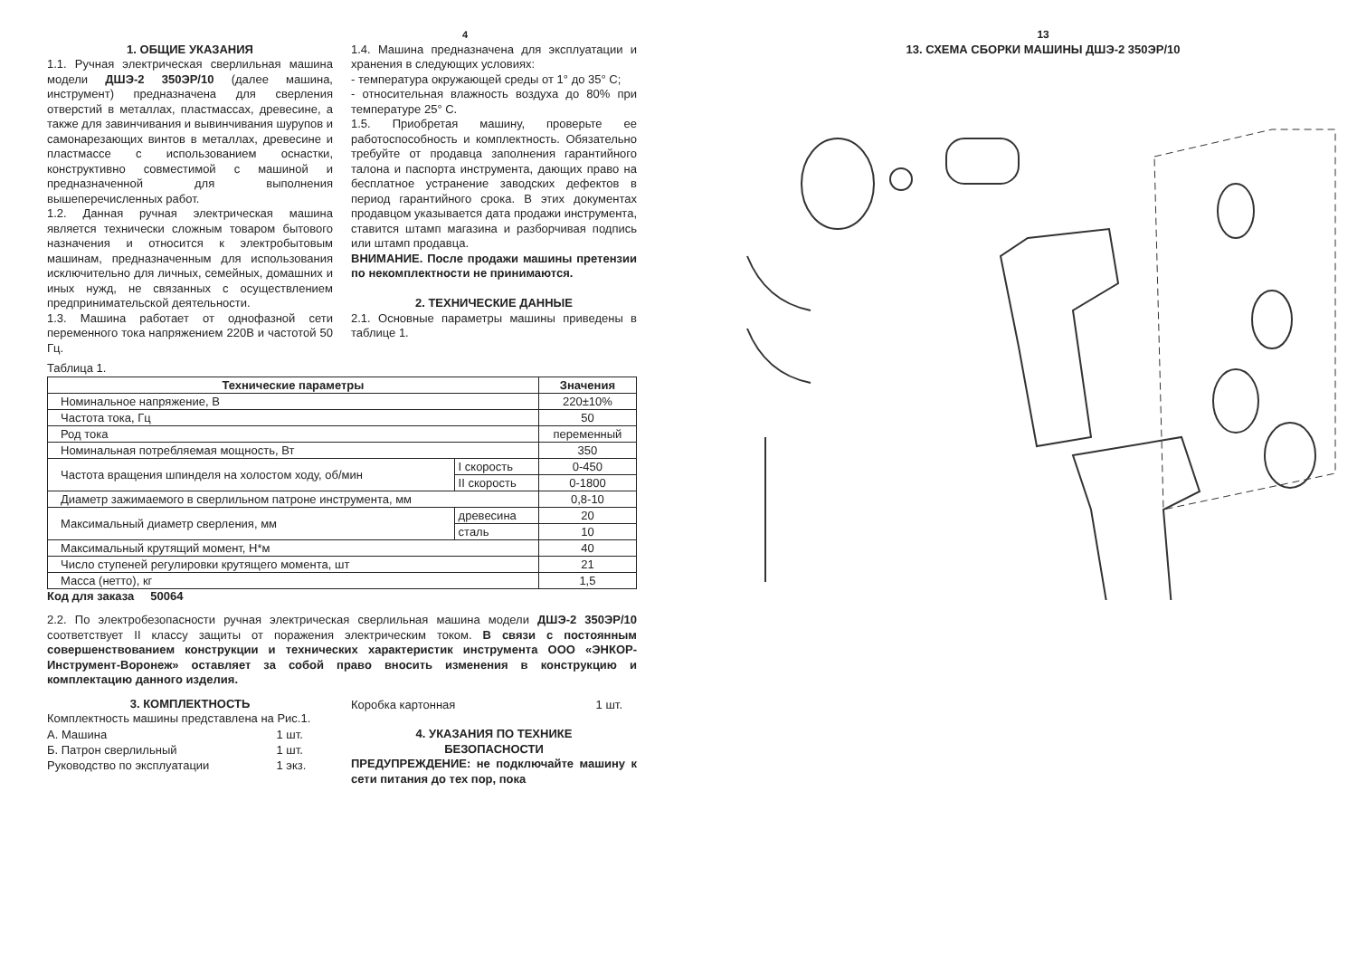4
1. ОБЩИЕ УКАЗАНИЯ
1.1. Ручная электрическая сверлильная машина модели ДШЭ-2 350ЭР/10 (далее машина, инструмент) предназначена для сверления отверстий в металлах, пластмассах, древесине, а также для завинчивания и вывинчивания шурупов и самонарезающих винтов в металлах, древесине и пластмассе с использованием оснастки, конструктивно совместимой с машиной и предназначенной для выполнения вышеперечисленных работ.
1.2. Данная ручная электрическая машина является технически сложным товаром бытового назначения и относится к электробытовым машинам, предназначенным для использования исключительно для личных, семейных, домашних и иных нужд, не связанных с осуществлением предпринимательской деятельности.
1.3. Машина работает от однофазной сети переменного тока напряжением 220В и частотой 50 Гц.
1.4. Машина предназначена для эксплуатации и хранения в следующих условиях:
- температура окружающей среды от 1° до 35° С;
- относительная влажность воздуха до 80% при температуре 25° С.
1.5. Приобретая машину, проверьте ее работоспособность и комплектность. Обязательно требуйте от продавца заполнения гарантийного талона и паспорта инструмента, дающих право на бесплатное устранение заводских дефектов в период гарантийного срока. В этих документах продавцом указывается дата продажи инструмента, ставится штамп магазина и разборчивая подпись или штамп продавца.
ВНИМАНИЕ. После продажи машины претензии по некомплектности не принимаются.
2. ТЕХНИЧЕСКИЕ ДАННЫЕ
2.1. Основные параметры машины приведены в таблице 1.
Таблица 1.
| Технические параметры | | Значения |
| --- | --- | --- |
| Номинальное напряжение, В | | 220±10% |
| Частота тока, Гц | | 50 |
| Род тока | | переменный |
| Номинальная потребляемая мощность, Вт | | 350 |
| Частота вращения шпинделя на холостом ходу, об/мин | I скорость | 0-450 |
| | II скорость | 0-1800 |
| Диаметр зажимаемого в сверлильном патроне инструмента, мм | | 0,8-10 |
| Максимальный диаметр сверления, мм | древесина | 20 |
| | сталь | 10 |
| Максимальный крутящий момент, Н*м | | 40 |
| Число ступеней регулировки крутящего момента, шт | | 21 |
| Масса (нетто), кг | | 1,5 |
Код для заказа 50064
2.2. По электробезопасности ручная электрическая сверлильная машина модели ДШЭ-2 350ЭР/10 соответствует II классу защиты от поражения электрическим током. В связи с постоянным совершенствованием конструкции и технических характеристик инструмента ООО «ЭНКОР-Инструмент-Воронеж» оставляет за собой право вносить изменения в конструкцию и комплектацию данного изделия.
3. КОМПЛЕКТНОСТЬ
Комплектность машины представлена на Рис.1.
| А. Машина | 1 шт. |
| Б. Патрон сверлильный | 1 шт. |
| Руководство по эксплуатации | 1 экз. |
| Коробка картонная | 1 шт. |
4. УКАЗАНИЯ ПО ТЕХНИКЕ
БЕЗОПАСНОСТИ
ПРЕДУПРЕЖДЕНИЕ: не подключайте машину к сети питания до тех пор, пока
13
13. СХЕМА СБОРКИ МАШИНЫ ДШЭ-2 350ЭР/10